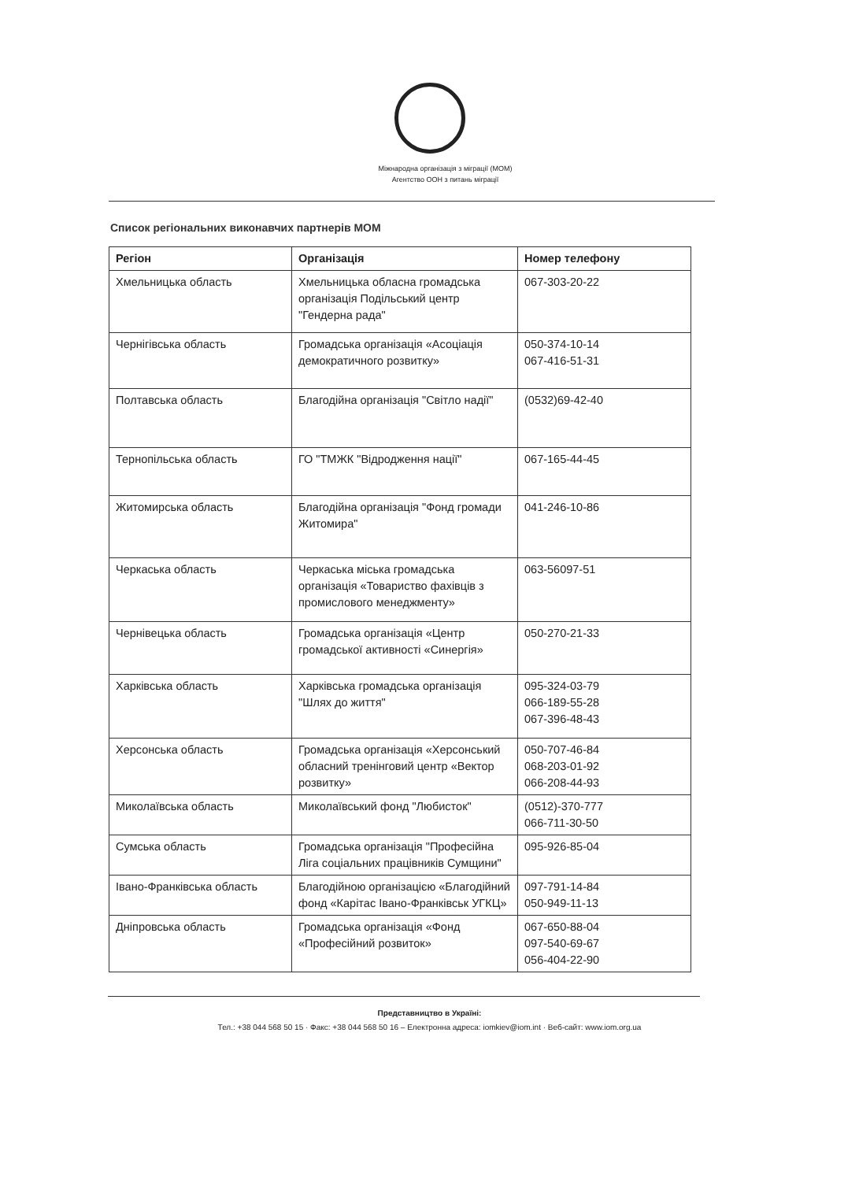Міжнародна організація з міграції (МОМ)
Агентство ООН з питань міграції
Список регіональних виконавчих партнерів МОМ
| Регіон | Організація | Номер телефону |
| --- | --- | --- |
| Хмельницька область | Хмельницька обласна громадська організація Подільський центр "Гендерна рада" | 067-303-20-22 |
| Чернігівська область | Громадська організація «Асоціація демократичного розвитку» | 050-374-10-14 067-416-51-31 |
| Полтавська область | Благодійна організація "Світло надії" | (0532)69-42-40 |
| Тернопільська область | ГО "ТМЖК "Відродження нації" | 067-165-44-45 |
| Житомирська область | Благодійна організація "Фонд громади Житомира" | 041-246-10-86 |
| Черкаська область | Черкаська міська громадська організація «Товариство фахівців з промислового менеджменту» | 063-56097-51 |
| Чернівецька область | Громадська організація «Центр громадської активності «Синергія» | 050-270-21-33 |
| Харківська область | Харківська громадська організація "Шлях до життя" | 095-324-03-79 066-189-55-28 067-396-48-43 |
| Херсонська область | Громадська організація «Херсонський обласний тренінговий центр «Вектор розвитку» | 050-707-46-84 068-203-01-92 066-208-44-93 |
| Миколаївська область | Миколаївський фонд "Любисток" | (0512)-370-777 066-711-30-50 |
| Сумська область | Громадська організація "Професійна Ліга соціальних працівників Сумщини" | 095-926-85-04 |
| Івано-Франківська область | Благодійною організацією «Благодійний фонд «Карітас Івано-Франківськ УГКЦ» | 097-791-14-84 050-949-11-13 |
| Дніпровська область | Громадська організація «Фонд «Професійний розвиток» | 067-650-88-04 097-540-69-67 056-404-22-90 |
Представництво в Україні:
Тел.: +38 044 568 50 15 · Факс: +38 044 568 50 16 – Електронна адреса: iomkiev@iom.int · Веб-сайт: www.iom.org.ua